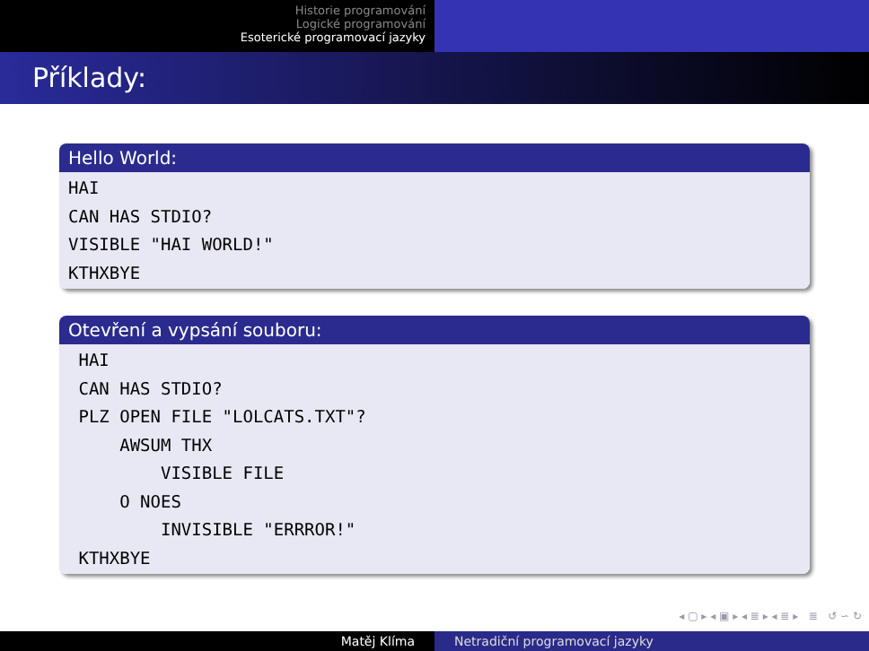Historie programování
Logické programování
Esoterické programovací jazyky
Příklady:
Hello World:
HAI CAN HAS STDIO? VISIBLE "HAI WORLD!" KTHXBYE
Otevření a vypsání souboru:
HAI CAN HAS STDIO? PLZ OPEN FILE "LOLCATS.TXT"? AWSUM THX VISIBLE FILE O NOES INVISIBLE "ERRROR!" KTHXBYE
◂ ▢ ▸ ◂ ▣ ▸ ◂ ≣ ▸ ◂ ≣ ▸ ≣ ↺ ∽ ↻
Matěj Klíma Netradiční programovací jazyky